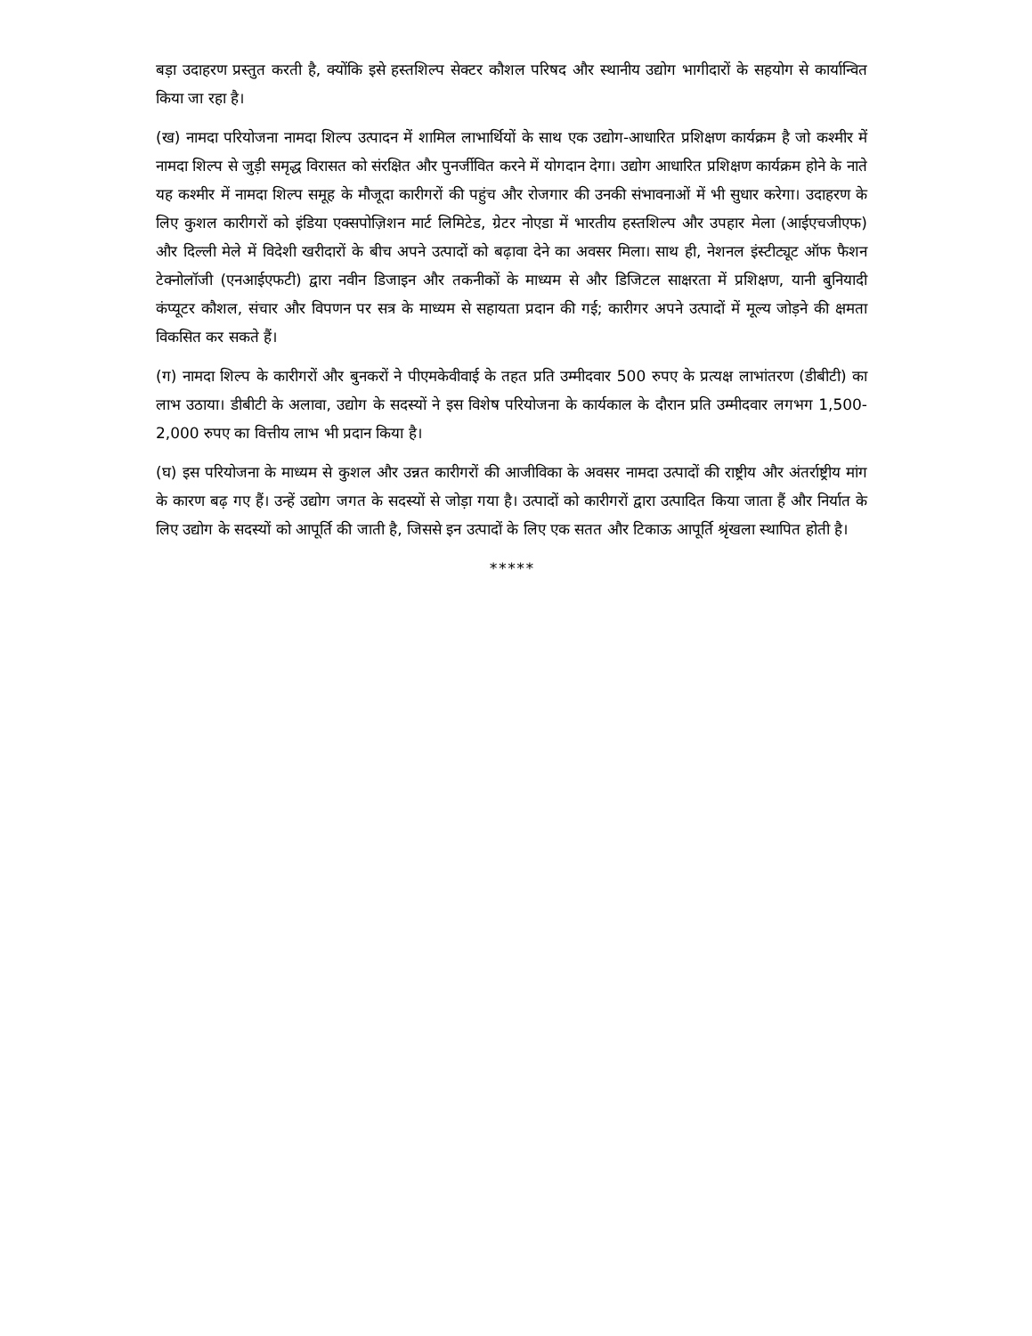बड़ा उदाहरण प्रस्तुत करती है, क्योंकि इसे हस्तशिल्प सेक्टर कौशल परिषद और स्थानीय उद्योग भागीदारों के सहयोग से कार्यान्वित किया जा रहा है।
(ख) नामदा परियोजना नामदा शिल्प उत्पादन में शामिल लाभार्थियों के साथ एक उद्योग-आधारित प्रशिक्षण कार्यक्रम है जो कश्मीर में नामदा शिल्प से जुड़ी समृद्ध विरासत को संरक्षित और पुनर्जीवित करने में योगदान देगा। उद्योग आधारित प्रशिक्षण कार्यक्रम होने के नाते यह कश्मीर में नामदा शिल्प समूह के मौजूदा कारीगरों की पहुंच और रोजगार की उनकी संभावनाओं में भी सुधार करेगा। उदाहरण के लिए कुशल कारीगरों को इंडिया एक्सपोज़िशन मार्ट लिमिटेड, ग्रेटर नोएडा में भारतीय हस्तशिल्प और उपहार मेला (आईएचजीएफ) और दिल्ली मेले में विदेशी खरीदारों के बीच अपने उत्पादों को बढ़ावा देने का अवसर मिला। साथ ही, नेशनल इंस्टीट्यूट ऑफ फैशन टेक्नोलॉजी (एनआईएफटी) द्वारा नवीन डिजाइन और तकनीकों के माध्यम से और डिजिटल साक्षरता में प्रशिक्षण, यानी बुनियादी कंप्यूटर कौशल, संचार और विपणन पर सत्र के माध्यम से सहायता प्रदान की गई; कारीगर अपने उत्पादों में मूल्य जोड़ने की क्षमता विकसित कर सकते हैं।
(ग) नामदा शिल्प के कारीगरों और बुनकरों ने पीएमकेवीवाई के तहत प्रति उम्मीदवार 500 रुपए के प्रत्यक्ष लाभांतरण (डीबीटी) का लाभ उठाया। डीबीटी के अलावा, उद्योग के सदस्यों ने इस विशेष परियोजना के कार्यकाल के दौरान प्रति उम्मीदवार लगभग 1,500-2,000 रुपए का वित्तीय लाभ भी प्रदान किया है।
(घ) इस परियोजना के माध्यम से कुशल और उन्नत कारीगरों की आजीविका के अवसर नामदा उत्पादों की राष्ट्रीय और अंतर्राष्ट्रीय मांग के कारण बढ़ गए हैं। उन्हें उद्योग जगत के सदस्यों से जोड़ा गया है। उत्पादों को कारीगरों द्वारा उत्पादित किया जाता हैं और निर्यात के लिए उद्योग के सदस्यों को आपूर्ति की जाती है, जिससे इन उत्पादों के लिए एक सतत और टिकाऊ आपूर्ति श्रृंखला स्थापित होती है।
*****